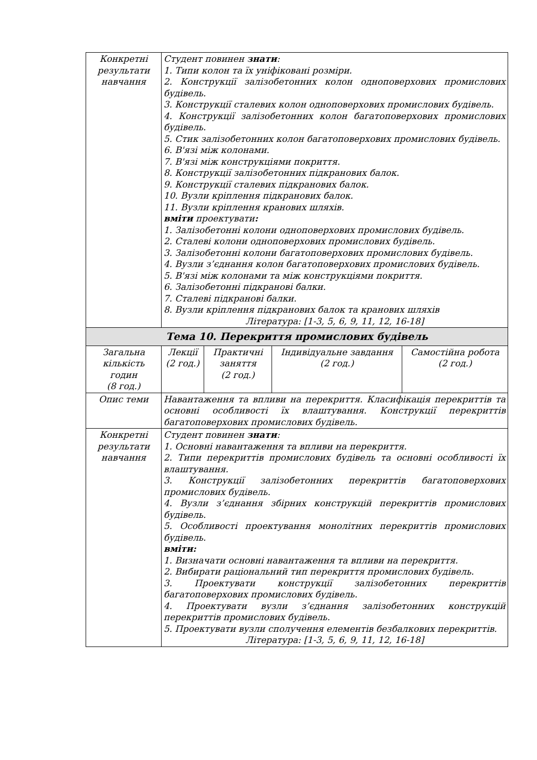| Конкретні результати навчання | Студент повинен знати : 1. Типи колон та їх уніфіковані розміри. 2. Конструкції залізобетонних колон одноповерхових промислових будівель. 3. Конструкції сталевих колон одноповерхових промислових будівель. 4. Конструкції залізобетонних колон багатоповерхових промислових будівель. 5. Стик залізобетонних колон багатоповерхових промислових будівель. 6. В'язі між колонами. 7. В'язі між конструкціями покриття. 8. Конструкції залізобетонних підкранових балок. 9. Конструкції сталевих підкранових балок. 10. Вузли кріплення підкранових балок. 11. Вузли кріплення кранових шляхів. вміти проектувати : 1. Залізобетонні колони одноповерхових промислових будівель. 2. Сталеві колони одноповерхових промислових будівель. 3. Залізобетонні колони багатоповерхових промислових будівель. 4. Вузли з’єднання колон багатоповерхових промислових будівель. 5. В'язі між колонами та між конструкціями покриття. 6. Залізобетонні підкранові балки. 7. Сталеві підкранові балки. 8. Вузли кріплення підкранових балок та кранових шляхів Література: [1-3, 5, 6, 9, 11, 12, 16-18] | | | |
| Тема 10. Перекриття промислових будівель | | | | |
| Загальна кількість годин (8 год.) | Лекції (2 год.) | Практичні заняття (2 год.) | Індивідуальне завдання (2 год.) | Самостійна робота (2 год.) |
| Опис теми | Навантаження та впливи на перекриття. Класифікація перекриттів та основні особливості їх влаштування. Конструкції перекриттів багатоповерхових промислових будівель. | | | |
| Конкретні результати навчання | Студент повинен знати : 1. Основні навантаження та впливи на перекриття. 2. Типи перекриттів промислових будівель та основні особливості їх влаштування. 3. Конструкції залізобетонних перекриттів багатоповерхових промислових будівель. 4. Вузли з’єднання збірних конструкцій перекриттів промислових будівель. 5. Особливості проектування монолітних перекриттів промислових будівель. вміти: 1. Визначати основні навантаження та впливи на перекриття. 2. Вибирати раціональний тип перекриття промислових будівель. 3. Проектувати конструкції залізобетонних перекриттів багатоповерхових промислових будівель. 4. Проектувати вузли з’єднання залізобетонних конструкцій перекриттів промислових будівель. 5. Проектувати вузли сполучення елементів безбалкових перекриттів. Література: [1-3, 5, 6, 9, 11, 12, 16-18] | | | |